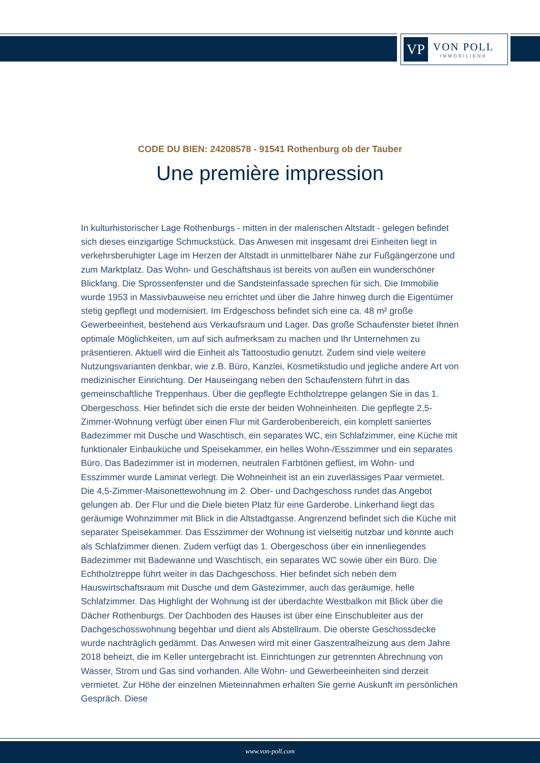VP
VON POLL
IMMOBILIEN®
CODE DU BIEN: 24208578 - 91541 Rothenburg ob der Tauber
Une première impression
In kulturhistorischer Lage Rothenburgs - mitten in der malerischen Altstadt - gelegen befindet sich dieses einzigartige Schmuckstück. Das Anwesen mit insgesamt drei Einheiten liegt in verkehrsberuhigter Lage im Herzen der Altstadt in unmittelbarer Nähe zur Fußgängerzone und zum Marktplatz. Das Wohn- und Geschäftshaus ist bereits von außen ein wunderschöner Blickfang. Die Sprossenfenster und die Sandsteinfassade sprechen für sich. Die Immobilie wurde 1953 in Massivbauweise neu errichtet und über die Jahre hinweg durch die Eigentümer stetig gepflegt und modernisiert. Im Erdgeschoss befindet sich eine ca. 48 m² große Gewerbeeinheit, bestehend aus Verkaufsraum und Lager. Das große Schaufenster bietet Ihnen optimale Möglichkeiten, um auf sich aufmerksam zu machen und Ihr Unternehmen zu präsentieren. Aktuell wird die Einheit als Tattoostudio genutzt. Zudem sind viele weitere Nutzungsvarianten denkbar, wie z.B. Büro, Kanzlei, Kosmetikstudio und jegliche andere Art von medizinischer Einrichtung. Der Hauseingang neben den Schaufenstern führt in das gemeinschaftliche Treppenhaus. Über die gepflegte Echtholztreppe gelangen Sie in das 1. Obergeschoss. Hier befindet sich die erste der beiden Wohneinheiten. Die gepflegte 2,5-Zimmer-Wohnung verfügt über einen Flur mit Garderobenbereich, ein komplett saniertes Badezimmer mit Dusche und Waschtisch, ein separates WC, ein Schlafzimmer, eine Küche mit funktionaler Einbauküche und Speisekammer, ein helles Wohn-/Esszimmer und ein separates Büro. Das Badezimmer ist in modernen, neutralen Farbtönen gefliest, im Wohn- und Esszimmer wurde Laminat verlegt. Die Wohneinheit ist an ein zuverlässiges Paar vermietet. Die 4,5-Zimmer-Maisonettewohnung im 2. Ober- und Dachgeschoss rundet das Angebot gelungen ab. Der Flur und die Diele bieten Platz für eine Garderobe. Linkerhand liegt das geräumige Wohnzimmer mit Blick in die Altstadtgasse. Angrenzend befindet sich die Küche mit separater Speisekammer. Das Esszimmer der Wohnung ist vielseitig nutzbar und könnte auch als Schlafzimmer dienen. Zudem verfügt das 1. Obergeschoss über ein innenliegendes Badezimmer mit Badewanne und Waschtisch, ein separates WC sowie über ein Büro. Die Echtholztreppe führt weiter in das Dachgeschoss. Hier befindet sich neben dem Hauswirtschaftsraum mit Dusche und dem Gästezimmer, auch das geräumige, helle Schlafzimmer. Das Highlight der Wohnung ist der überdachte Westbalkon mit Blick über die Dächer Rothenburgs. Der Dachboden des Hauses ist über eine Einschubleiter aus der Dachgeschosswohnung begehbar und dient als Abstellraum. Die oberste Geschossdecke wurde nachträglich gedämmt. Das Anwesen wird mit einer Gaszentralheizung aus dem Jahre 2018 beheizt, die im Keller untergebracht ist. Einrichtungen zur getrennten Abrechnung von Wasser, Strom und Gas sind vorhanden. Alle Wohn- und Gewerbeeinheiten sind derzeit vermietet. Zur Höhe der einzelnen Mieteinnahmen erhalten Sie gerne Auskunft im persönlichen Gespräch. Diese
www.von-poll.com